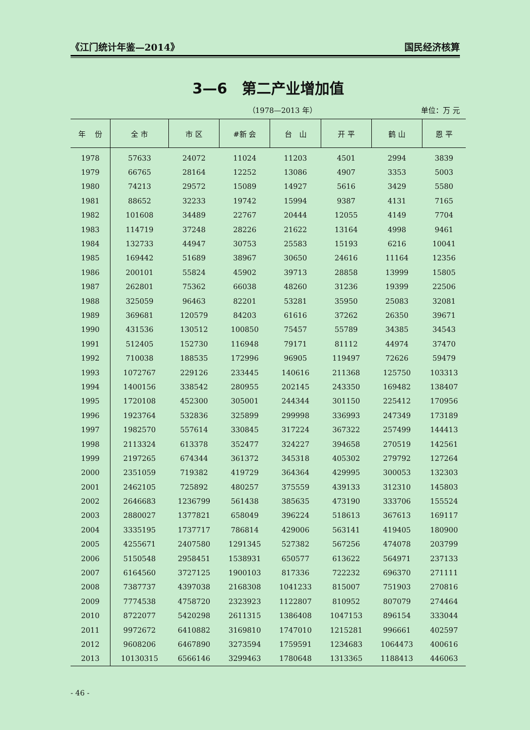《江门统计年鉴—2014》 国民经济核算
3—6　第二产业增加值
（1978—2013 年） 单位：万 元
| 年 份 | 全 市 | 市 区 | #新 会 | 台 山 | 开 平 | 鹤 山 | 恩 平 |
| --- | --- | --- | --- | --- | --- | --- | --- |
| 1978 | 57633 | 24072 | 11024 | 11203 | 4501 | 2994 | 3839 |
| 1979 | 66765 | 28164 | 12252 | 13086 | 4907 | 3353 | 5003 |
| 1980 | 74213 | 29572 | 15089 | 14927 | 5616 | 3429 | 5580 |
| 1981 | 88652 | 32233 | 19742 | 15994 | 9387 | 4131 | 7165 |
| 1982 | 101608 | 34489 | 22767 | 20444 | 12055 | 4149 | 7704 |
| 1983 | 114719 | 37248 | 28226 | 21622 | 13164 | 4998 | 9461 |
| 1984 | 132733 | 44947 | 30753 | 25583 | 15193 | 6216 | 10041 |
| 1985 | 169442 | 51689 | 38967 | 30650 | 24616 | 11164 | 12356 |
| 1986 | 200101 | 55824 | 45902 | 39713 | 28858 | 13999 | 15805 |
| 1987 | 262801 | 75362 | 66038 | 48260 | 31236 | 19399 | 22506 |
| 1988 | 325059 | 96463 | 82201 | 53281 | 35950 | 25083 | 32081 |
| 1989 | 369681 | 120579 | 84203 | 61616 | 37262 | 26350 | 39671 |
| 1990 | 431536 | 130512 | 100850 | 75457 | 55789 | 34385 | 34543 |
| 1991 | 512405 | 152730 | 116948 | 79171 | 81112 | 44974 | 37470 |
| 1992 | 710038 | 188535 | 172996 | 96905 | 119497 | 72626 | 59479 |
| 1993 | 1072767 | 229126 | 233445 | 140616 | 211368 | 125750 | 103313 |
| 1994 | 1400156 | 338542 | 280955 | 202145 | 243350 | 169482 | 138407 |
| 1995 | 1720108 | 452300 | 305001 | 244344 | 301150 | 225412 | 170956 |
| 1996 | 1923764 | 532836 | 325899 | 299998 | 336993 | 247349 | 173189 |
| 1997 | 1982570 | 557614 | 330845 | 317224 | 367322 | 257499 | 144413 |
| 1998 | 2113324 | 613378 | 352477 | 324227 | 394658 | 270519 | 142561 |
| 1999 | 2197265 | 674344 | 361372 | 345318 | 405302 | 279792 | 127264 |
| 2000 | 2351059 | 719382 | 419729 | 364364 | 429995 | 300053 | 132303 |
| 2001 | 2462105 | 725892 | 480257 | 375559 | 439133 | 312310 | 145803 |
| 2002 | 2646683 | 1236799 | 561438 | 385635 | 473190 | 333706 | 155524 |
| 2003 | 2880027 | 1377821 | 658049 | 396224 | 518613 | 367613 | 169117 |
| 2004 | 3335195 | 1737717 | 786814 | 429006 | 563141 | 419405 | 180900 |
| 2005 | 4255671 | 2407580 | 1291345 | 527382 | 567256 | 474078 | 203799 |
| 2006 | 5150548 | 2958451 | 1538931 | 650577 | 613622 | 564971 | 237133 |
| 2007 | 6164560 | 3727125 | 1900103 | 817336 | 722232 | 696370 | 271111 |
| 2008 | 7387737 | 4397038 | 2168308 | 1041233 | 815007 | 751903 | 270816 |
| 2009 | 7774538 | 4758720 | 2323923 | 1122807 | 810952 | 807079 | 274464 |
| 2010 | 8722077 | 5420298 | 2611315 | 1386408 | 1047153 | 896154 | 333044 |
| 2011 | 9972672 | 6410882 | 3169810 | 1747010 | 1215281 | 996661 | 402597 |
| 2012 | 9608206 | 6467890 | 3273594 | 1759591 | 1234683 | 1064473 | 400616 |
| 2013 | 10130315 | 6566146 | 3299463 | 1780648 | 1313365 | 1188413 | 446063 |
- 46 -